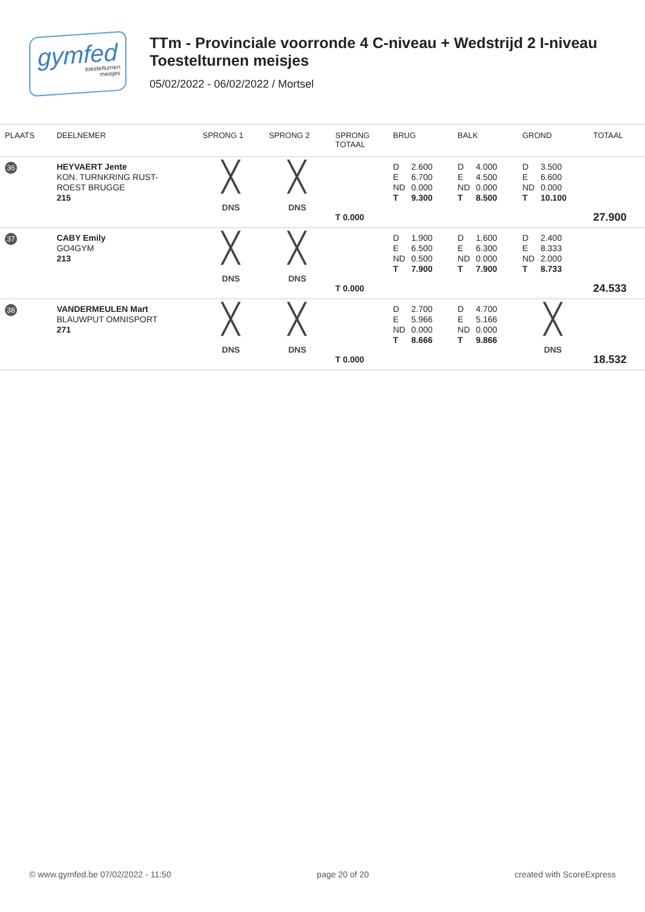gymfed
toestelturnen
meisjes
TTm - Provinciale voorronde 4 C-niveau + Wedstrijd 2 I-niveau
Toestelturnen meisjes
05/02/2022 - 06/02/2022 / Mortsel
| PLAATS | DEELNEMER | SPRONG 1 | SPRONG 2 | SPRONG TOTAAL | BRUG | BALK | GROND | TOTAAL |
| --- | --- | --- | --- | --- | --- | --- | --- | --- |
| 36 | HEYVAERT Jente KON. TURNKRING RUST- ROEST BRUGGE 215 | ╳ DNS | ╳ DNS | T 0.000 | D 2.600 E 6.700 ND 0.000 T 9.300 | D 4.000 E 4.500 ND 0.000 T 8.500 | D 3.500 E 6.600 ND 0.000 T 10.100 | 27.900 |
| 37 | CABY Emily GO4GYM 213 | ╳ DNS | ╳ DNS | T 0.000 | D 1.900 E 6.500 ND 0.500 T 7.900 | D 1.600 E 6.300 ND 0.000 T 7.900 | D 2.400 E 8.333 ND 2.000 T 8.733 | 24.533 |
| 38 | VANDERMEULEN Mart BLAUWPUT OMNISPORT 271 | ╳ DNS | ╳ DNS | T 0.000 | D 2.700 E 5.966 ND 0.000 T 8.666 | D 4.700 E 5.166 ND 0.000 T 9.866 | ╳ DNS | 18.532 |
© www.gymfed.be 07/02/2022 - 11:50 page 20 of 20 created with ScoreExpress